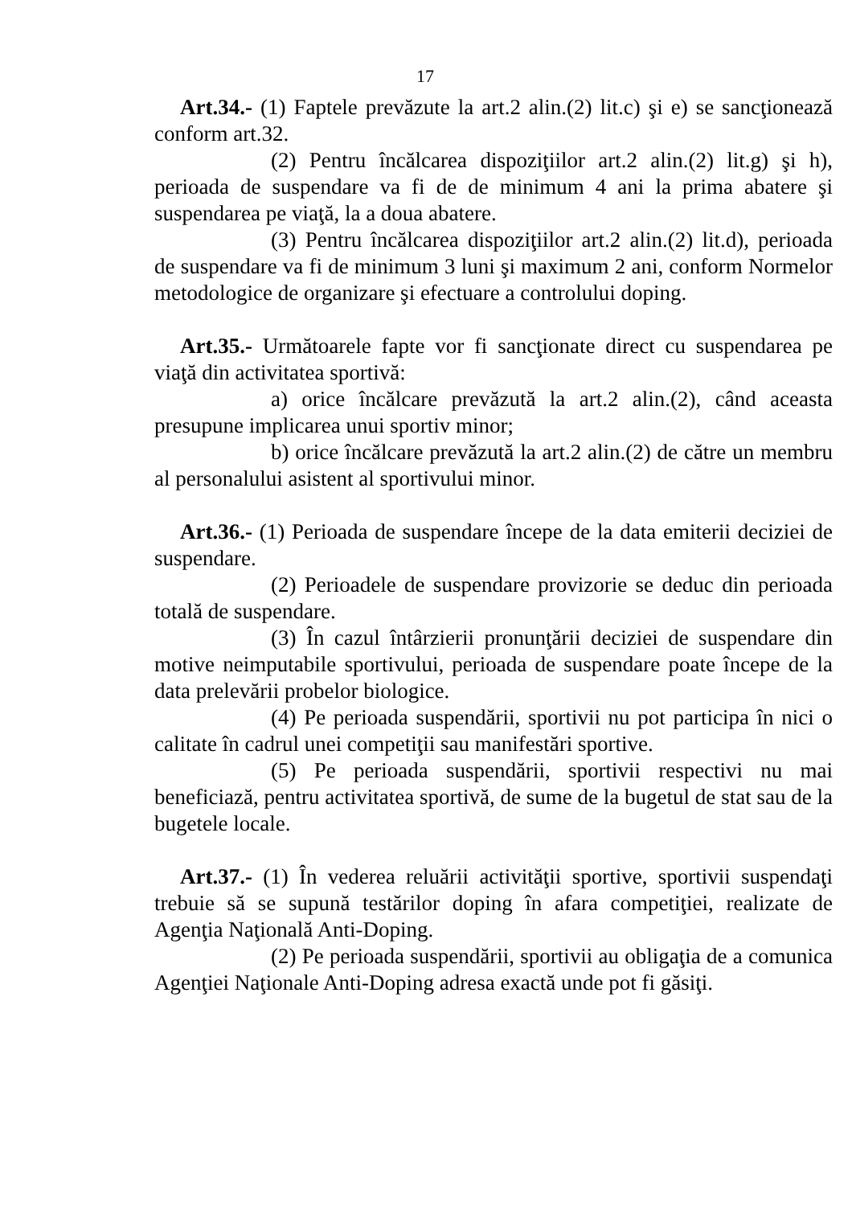17
Art.34.- (1) Faptele prevăzute la art.2 alin.(2) lit.c) şi e) se sancţionează conform art.32.
(2) Pentru încălcarea dispoziţiilor art.2 alin.(2) lit.g) şi h), perioada de suspendare va fi de de minimum 4 ani la prima abatere şi suspendarea pe viaţă, la a doua abatere.
(3) Pentru încălcarea dispoziţiilor art.2 alin.(2) lit.d), perioada de suspendare va fi de minimum 3 luni şi maximum 2 ani, conform Normelor metodologice de organizare şi efectuare a controlului doping.
Art.35.- Următoarele fapte vor fi sancţionate direct cu suspendarea pe viaţă din activitatea sportivă:
a) orice încălcare prevăzută la art.2 alin.(2), când aceasta presupune implicarea unui sportiv minor;
b) orice încălcare prevăzută la art.2 alin.(2) de către un membru al personalului asistent al sportivului minor.
Art.36.- (1) Perioada de suspendare începe de la data emiterii deciziei de suspendare.
(2) Perioadele de suspendare provizorie se deduc din perioada totală de suspendare.
(3) În cazul întârzierii pronunţării deciziei de suspendare din motive neimputabile sportivului, perioada de suspendare poate începe de la data prelevării probelor biologice.
(4) Pe perioada suspendării, sportivii nu pot participa în nici o calitate în cadrul unei competiţii sau manifestări sportive.
(5) Pe perioada suspendării, sportivii respectivi nu mai beneficiază, pentru activitatea sportivă, de sume de la bugetul de stat sau de la bugetele locale.
Art.37.- (1) În vederea reluării activităţii sportive, sportivii suspendaţi trebuie să se supună testărilor doping în afara competiţiei, realizate de Agenţia Naţională Anti-Doping.
(2) Pe perioada suspendării, sportivii au obligaţia de a comunica Agenţiei Naţionale Anti-Doping adresa exactă unde pot fi găsiţi.